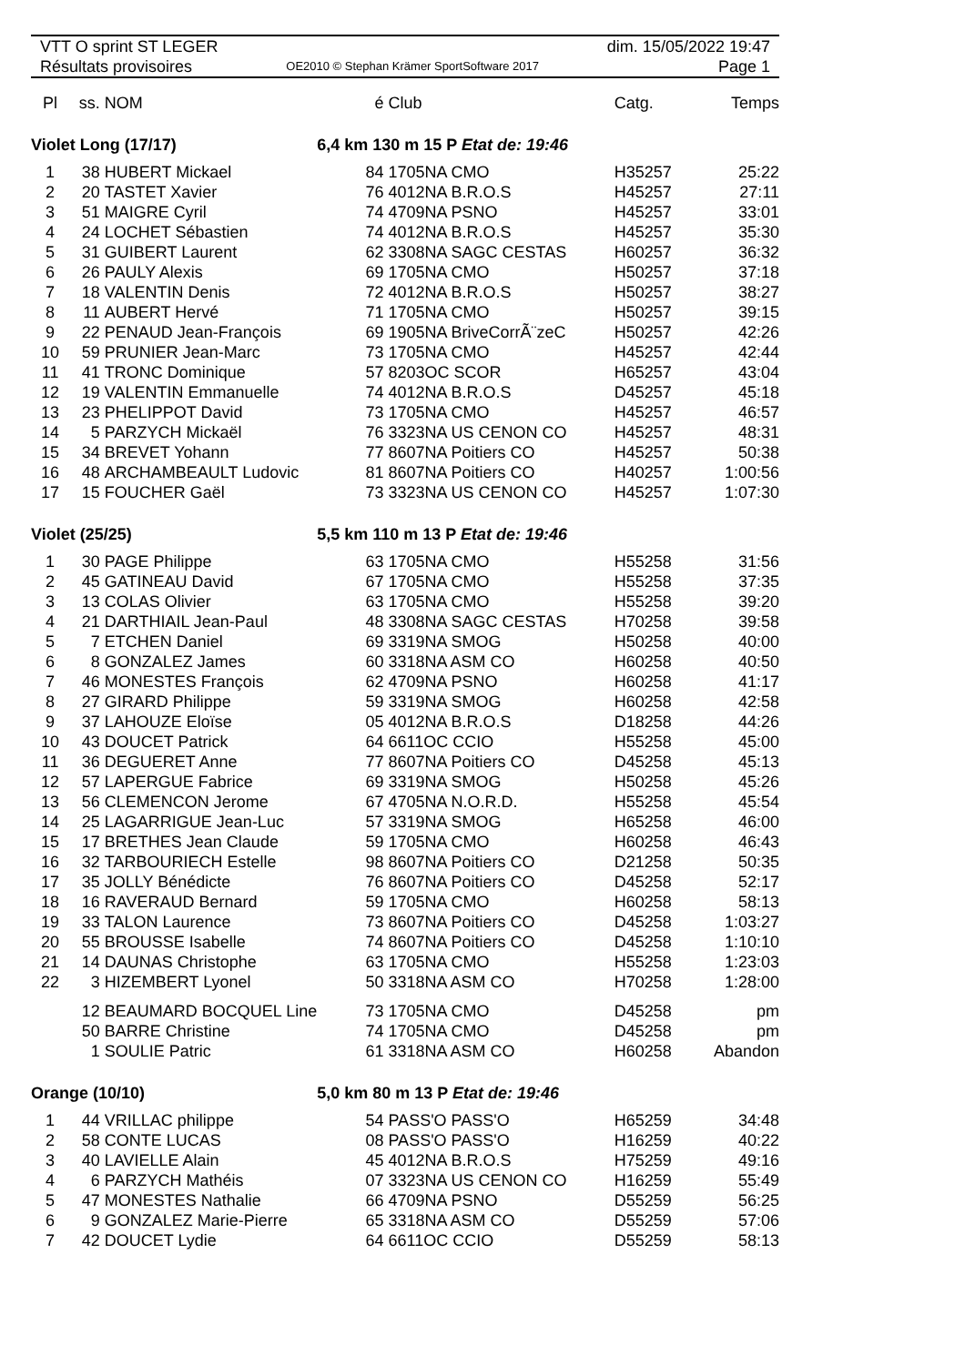VTT O sprint ST LEGER
Résultats provisoires
OE2010 © Stephan Krämer SportSoftware 2017
dim. 15/05/2022 19:47
Page 1
| Pl | ss. | NOM | é | Club | Catg. | Temps |
| --- | --- | --- | --- | --- | --- | --- |
| Violet Long (17/17) | | | 6,4 km 130 m 15 P Etat de: 19:46 | | | |
| 1 | 38 | HUBERT Mickael | 84 | 1705NA CMO | H35257 | 25:22 |
| 2 | 20 | TASTET Xavier | 76 | 4012NA B.R.O.S | H45257 | 27:11 |
| 3 | 51 | MAIGRE Cyril | 74 | 4709NA PSNO | H45257 | 33:01 |
| 4 | 24 | LOCHET Sébastien | 74 | 4012NA B.R.O.S | H45257 | 35:30 |
| 5 | 31 | GUIBERT Laurent | 62 | 3308NA SAGC CESTAS | H60257 | 36:32 |
| 6 | 26 | PAULY Alexis | 69 | 1705NA CMO | H50257 | 37:18 |
| 7 | 18 | VALENTIN Denis | 72 | 4012NA B.R.O.S | H50257 | 38:27 |
| 8 | 11 | AUBERT Hervé | 71 | 1705NA CMO | H50257 | 39:15 |
| 9 | 22 | PENAUD Jean-François | 69 | 1905NA BriveCorrÃ¨zeC | H50257 | 42:26 |
| 10 | 59 | PRUNIER Jean-Marc | 73 | 1705NA CMO | H45257 | 42:44 |
| 11 | 41 | TRONC Dominique | 57 | 8203OC SCOR | H65257 | 43:04 |
| 12 | 19 | VALENTIN Emmanuelle | 74 | 4012NA B.R.O.S | D45257 | 45:18 |
| 13 | 23 | PHELIPPOT David | 73 | 1705NA CMO | H45257 | 46:57 |
| 14 | 5 | PARZYCH Mickaël | 76 | 3323NA US CENON CO | H45257 | 48:31 |
| 15 | 34 | BREVET Yohann | 77 | 8607NA Poitiers CO | H45257 | 50:38 |
| 16 | 48 | ARCHAMBEAULT Ludovic | 81 | 8607NA Poitiers CO | H40257 | 1:00:56 |
| 17 | 15 | FOUCHER Gaël | 73 | 3323NA US CENON CO | H45257 | 1:07:30 |
| Violet (25/25) | | | 5,5 km 110 m 13 P Etat de: 19:46 | | | |
| 1 | 30 | PAGE Philippe | 63 | 1705NA CMO | H55258 | 31:56 |
| 2 | 45 | GATINEAU David | 67 | 1705NA CMO | H55258 | 37:35 |
| 3 | 13 | COLAS Olivier | 63 | 1705NA CMO | H55258 | 39:20 |
| 4 | 21 | DARTHIAIL Jean-Paul | 48 | 3308NA SAGC CESTAS | H70258 | 39:58 |
| 5 | 7 | ETCHEN Daniel | 69 | 3319NA SMOG | H50258 | 40:00 |
| 6 | 8 | GONZALEZ James | 60 | 3318NA ASM CO | H60258 | 40:50 |
| 7 | 46 | MONESTES François | 62 | 4709NA PSNO | H60258 | 41:17 |
| 8 | 27 | GIRARD Philippe | 59 | 3319NA SMOG | H60258 | 42:58 |
| 9 | 37 | LAHOUZE Eloïse | 05 | 4012NA B.R.O.S | D18258 | 44:26 |
| 10 | 43 | DOUCET Patrick | 64 | 6611OC CCIO | H55258 | 45:00 |
| 11 | 36 | DEGUERET Anne | 77 | 8607NA Poitiers CO | D45258 | 45:13 |
| 12 | 57 | LAPERGUE Fabrice | 69 | 3319NA SMOG | H50258 | 45:26 |
| 13 | 56 | CLEMENCON Jerome | 67 | 4705NA N.O.R.D. | H55258 | 45:54 |
| 14 | 25 | LAGARRIGUE Jean-Luc | 57 | 3319NA SMOG | H65258 | 46:00 |
| 15 | 17 | BRETHES Jean Claude | 59 | 1705NA CMO | H60258 | 46:43 |
| 16 | 32 | TARBOURIECH Estelle | 98 | 8607NA Poitiers CO | D21258 | 50:35 |
| 17 | 35 | JOLLY Bénédicte | 76 | 8607NA Poitiers CO | D45258 | 52:17 |
| 18 | 16 | RAVERAUD Bernard | 59 | 1705NA CMO | H60258 | 58:13 |
| 19 | 33 | TALON Laurence | 73 | 8607NA Poitiers CO | D45258 | 1:03:27 |
| 20 | 55 | BROUSSE Isabelle | 74 | 8607NA Poitiers CO | D45258 | 1:10:10 |
| 21 | 14 | DAUNAS Christophe | 63 | 1705NA CMO | H55258 | 1:23:03 |
| 22 | 3 | HIZEMBERT Lyonel | 50 | 3318NA ASM CO | H70258 | 1:28:00 |
| | 12 | BEAUMARD BOCQUEL Line | 73 | 1705NA CMO | D45258 | pm |
| | 50 | BARRE Christine | 74 | 1705NA CMO | D45258 | pm |
| | 1 | SOULIE Patric | 61 | 3318NA ASM CO | H60258 | Abandon |
| Orange (10/10) | | | 5,0 km 80 m 13 P Etat de: 19:46 | | | |
| 1 | 44 | VRILLAC philippe | 54 | PASS'O PASS'O | H65259 | 34:48 |
| 2 | 58 | CONTE LUCAS | 08 | PASS'O PASS'O | H16259 | 40:22 |
| 3 | 40 | LAVIELLE Alain | 45 | 4012NA B.R.O.S | H75259 | 49:16 |
| 4 | 6 | PARZYCH Mathéis | 07 | 3323NA US CENON CO | H16259 | 55:49 |
| 5 | 47 | MONESTES Nathalie | 66 | 4709NA PSNO | D55259 | 56:25 |
| 6 | 9 | GONZALEZ Marie-Pierre | 65 | 3318NA ASM CO | D55259 | 57:06 |
| 7 | 42 | DOUCET Lydie | 64 | 6611OC CCIO | D55259 | 58:13 |